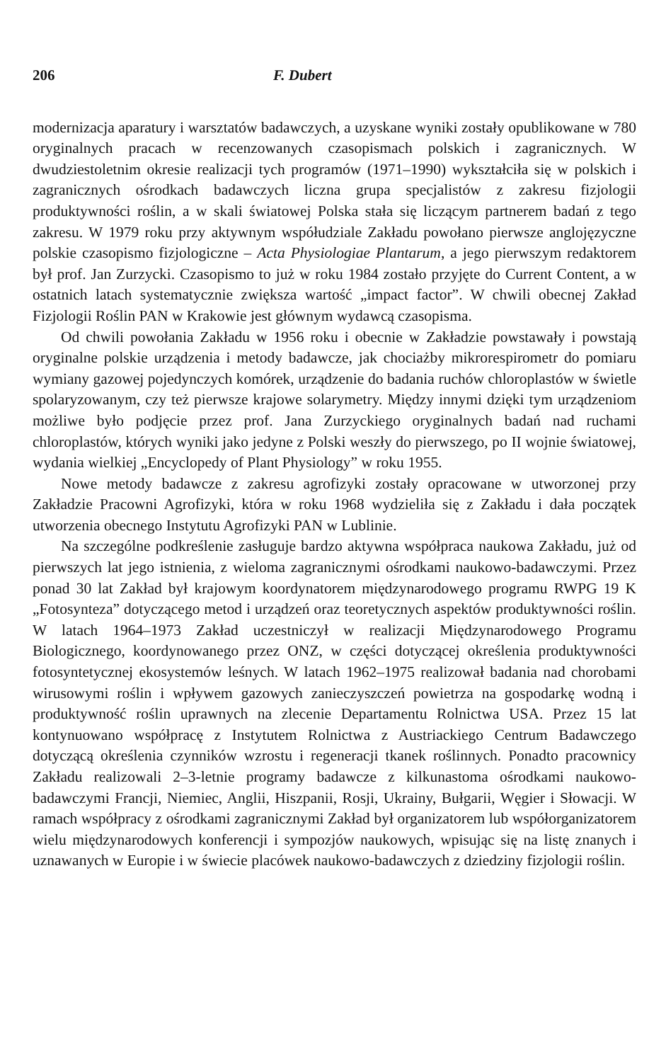206 F. Dubert
modernizacja aparatury i warsztatów badawczych, a uzyskane wyniki zostały opublikowane w 780 oryginalnych pracach w recenzowanych czasopismach polskich i zagranicznych. W dwudziestoletnim okresie realizacji tych programów (1971–1990) wykształciła się w polskich i zagranicznych ośrodkach badawczych liczna grupa specjalistów z zakresu fizjologii produktywności roślin, a w skali światowej Polska stała się liczącym partnerem badań z tego zakresu. W 1979 roku przy aktywnym współudziale Zakładu powołano pierwsze anglojęzyczne polskie czasopismo fizjologiczne – Acta Physiologiae Plantarum, a jego pierwszym redaktorem był prof. Jan Zurzycki. Czasopismo to już w roku 1984 zostało przyjęte do Current Content, a w ostatnich latach systematycznie zwiększa wartość „impact factor”. W chwili obecnej Zakład Fizjologii Roślin PAN w Krakowie jest głównym wydawcą czasopisma.
Od chwili powołania Zakładu w 1956 roku i obecnie w Zakładzie powstawały i powstają oryginalne polskie urządzenia i metody badawcze, jak chociażby mikrorespirometr do pomiaru wymiany gazowej pojedynczych komórek, urządzenie do badania ruchów chloroplastów w świetle spolaryzowanym, czy też pierwsze krajowe solarymetry. Między innymi dzięki tym urządzeniom możliwe było podjęcie przez prof. Jana Zurzyckiego oryginalnych badań nad ruchami chloroplastów, których wyniki jako jedyne z Polski weszły do pierwszego, po II wojnie światowej, wydania wielkiej „Encyclopedy of Plant Physiology” w roku 1955.
Nowe metody badawcze z zakresu agrofizyki zostały opracowane w utworzonej przy Zakładzie Pracowni Agrofizyki, która w roku 1968 wydzieliła się z Zakładu i dała początek utworzenia obecnego Instytutu Agrofizyki PAN w Lublinie.
Na szczególne podkreślenie zasługuje bardzo aktywna współpraca naukowa Zakładu, już od pierwszych lat jego istnienia, z wieloma zagranicznymi ośrodkami naukowo-badawczymi. Przez ponad 30 lat Zakład był krajowym koordynatorem międzynarodowego programu RWPG 19 K „Fotosynteza” dotyczącego metod i urządzeń oraz teoretycznych aspektów produktywności roślin. W latach 1964–1973 Zakład uczestniczył w realizacji Międzynarodowego Programu Biologicznego, koordynowanego przez ONZ, w części dotyczącej określenia produktywności fotosyntetycznej ekosystemów leśnych. W latach 1962–1975 realizował badania nad chorobami wirusowymi roślin i wpływem gazowych zanieczyszczeń powietrza na gospodarkę wodną i produktywność roślin uprawnych na zlecenie Departamentu Rolnictwa USA. Przez 15 lat kontynuowano współpracę z Instytutem Rolnictwa z Austriackiego Centrum Badawczego dotyczącą określenia czynników wzrostu i regeneracji tkanek roślinnych. Ponadto pracownicy Zakładu realizowali 2–3-letnie programy badawcze z kilkunastoma ośrodkami naukowo-badawczymi Francji, Niemiec, Anglii, Hiszpanii, Rosji, Ukrainy, Bułgarii, Węgier i Słowacji. W ramach współpracy z ośrodkami zagranicznymi Zakład był organizatorem lub współorganizatorem wielu międzynarodowych konferencji i sympozjów naukowych, wpisując się na listę znanych i uznawanych w Europie i w świecie placówek naukowo-badawczych z dziedziny fizjologii roślin.